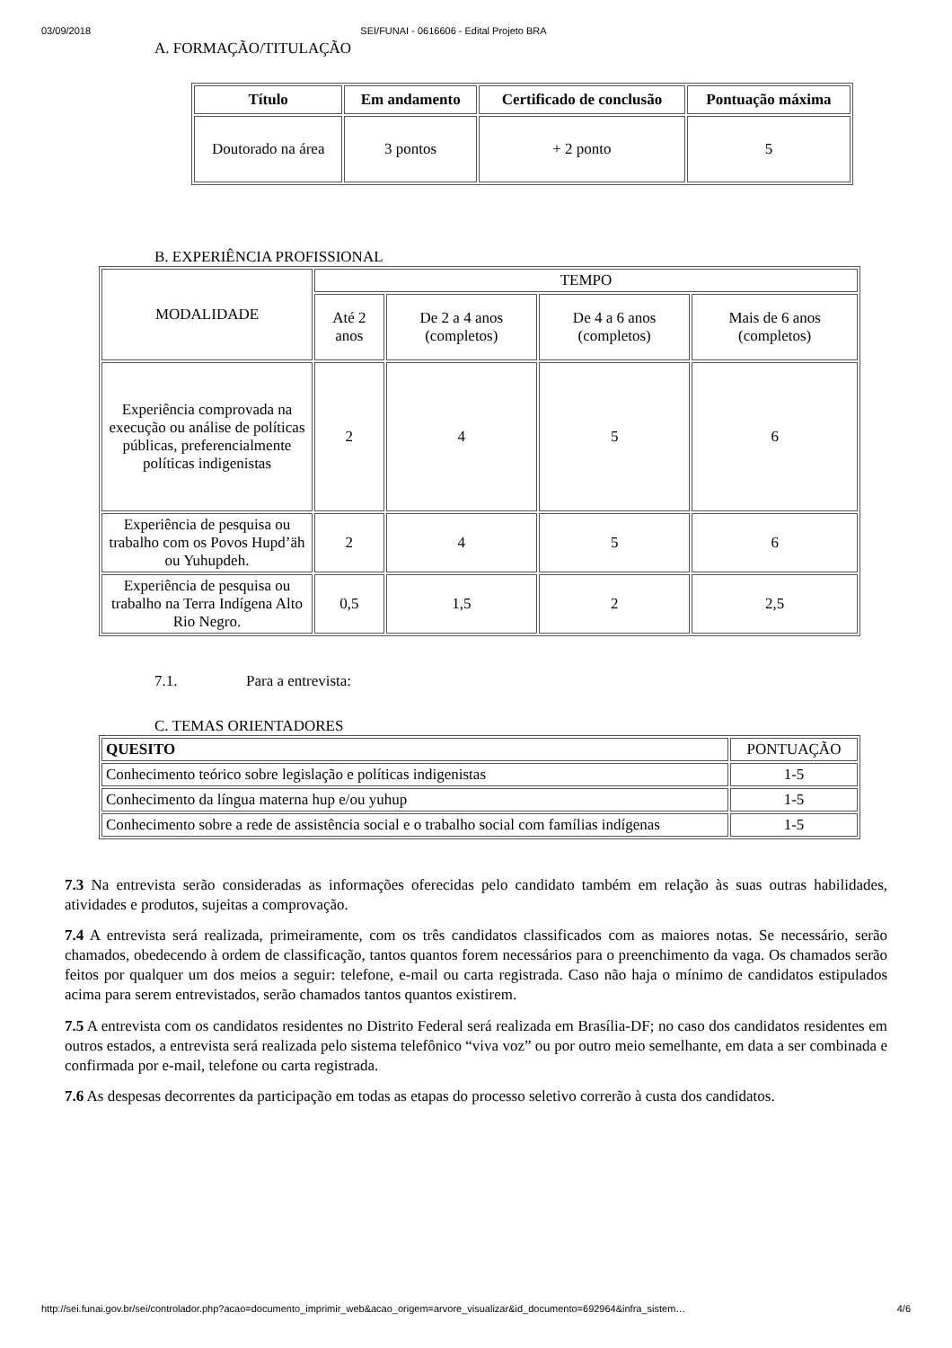03/09/2018 SEI/FUNAI - 0616606 - Edital Projeto BRA
A. FORMAÇÃO/TITULAÇÃO
| Título | Em andamento | Certificado de conclusão | Pontuação máxima |
| --- | --- | --- | --- |
| Doutorado na área | 3 pontos | + 2 ponto | 5 |
B. EXPERIÊNCIA PROFISSIONAL
| MODALIDADE | TEMPO | | | |
| | Até 2 anos | De 2 a 4 anos (completos) | De 4 a 6 anos (completos) | Mais de 6 anos (completos) |
| Experiência comprovada na execução ou análise de políticas públicas, preferencialmente políticas indigenistas | 2 | 4 | 5 | 6 |
| Experiência de pesquisa ou trabalho com os Povos Hupd’äh ou Yuhupdeh. | 2 | 4 | 5 | 6 |
| Experiência de pesquisa ou trabalho na Terra Indígena Alto Rio Negro. | 0,5 | 1,5 | 2 | 2,5 |
7.1. Para a entrevista:
C. TEMAS ORIENTADORES
| QUESITO | PONTUAÇÃO |
| Conhecimento teórico sobre legislação e políticas indigenistas | 1-5 |
| Conhecimento da língua materna hup e/ou yuhup | 1-5 |
| Conhecimento sobre a rede de assistência social e o trabalho social com famílias indígenas | 1-5 |
7.3 Na entrevista serão consideradas as informações oferecidas pelo candidato também em relação às suas outras habilidades, atividades e produtos, sujeitas a comprovação.
7.4 A entrevista será realizada, primeiramente, com os três candidatos classificados com as maiores notas. Se necessário, serão chamados, obedecendo à ordem de classificação, tantos quantos forem necessários para o preenchimento da vaga. Os chamados serão feitos por qualquer um dos meios a seguir: telefone, e-mail ou carta registrada. Caso não haja o mínimo de candidatos estipulados acima para serem entrevistados, serão chamados tantos quantos existirem.
7.5 A entrevista com os candidatos residentes no Distrito Federal será realizada em Brasília-DF; no caso dos candidatos residentes em outros estados, a entrevista será realizada pelo sistema telefônico “viva voz” ou por outro meio semelhante, em data a ser combinada e confirmada por e-mail, telefone ou carta registrada.
7.6 As despesas decorrentes da participação em todas as etapas do processo seletivo correrão à custa dos candidatos.
http://sei.funai.gov.br/sei/controlador.php?acao=documento_imprimir_web&acao_origem=arvore_visualizar&id_documento=692964&infra_sistem… 4/6